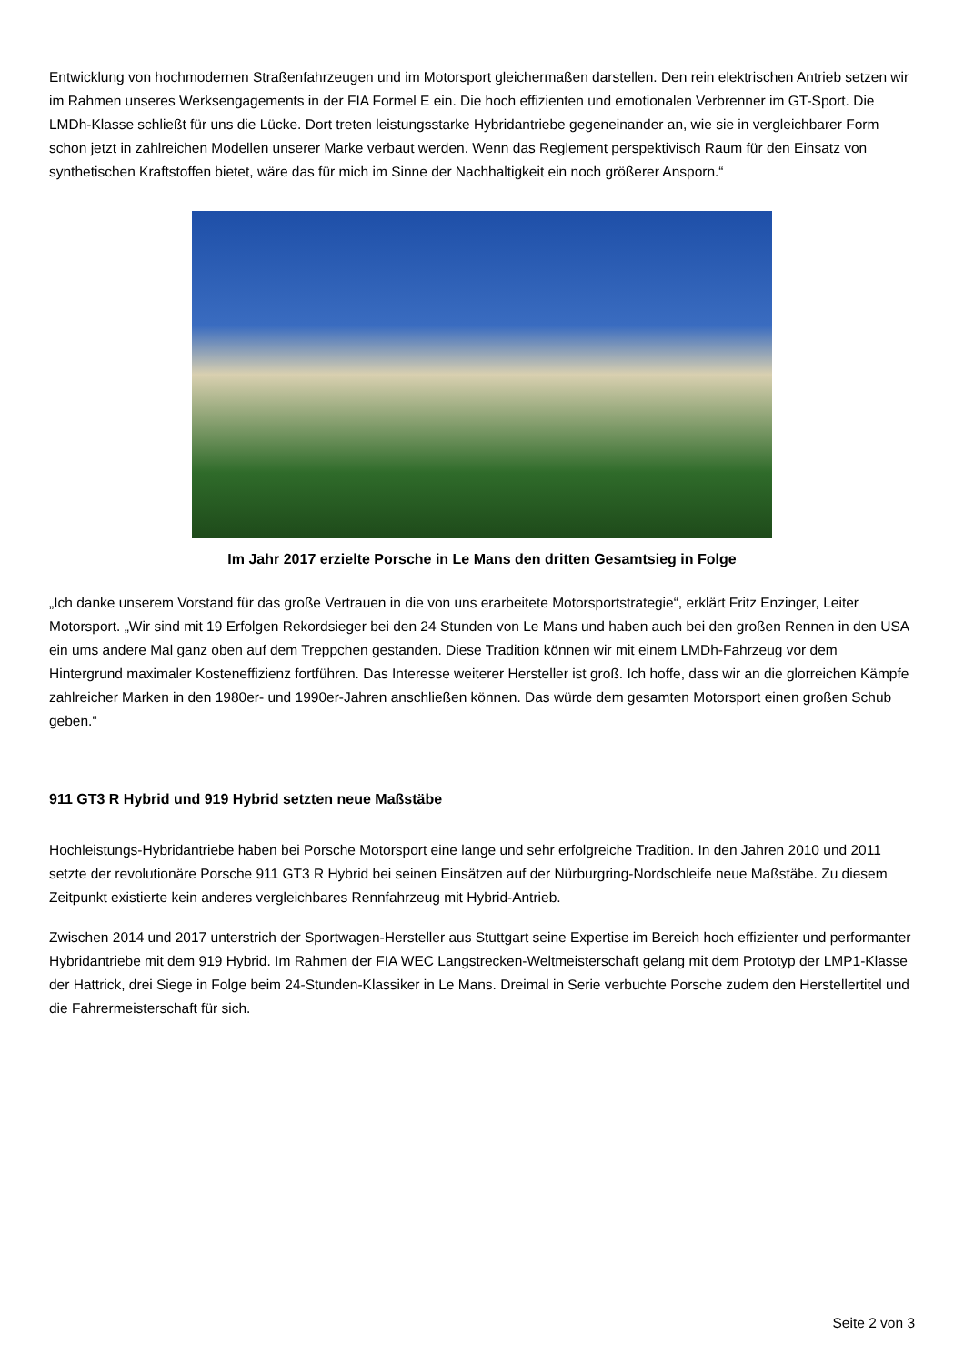Entwicklung von hochmodernen Straßenfahrzeugen und im Motorsport gleichermaßen darstellen. Den rein elektrischen Antrieb setzen wir im Rahmen unseres Werksengagements in der FIA Formel E ein. Die hoch effizienten und emotionalen Verbrenner im GT-Sport. Die LMDh-Klasse schließt für uns die Lücke. Dort treten leistungsstarke Hybridantriebe gegeneinander an, wie sie in vergleichbarer Form schon jetzt in zahlreichen Modellen unserer Marke verbaut werden. Wenn das Reglement perspektivisch Raum für den Einsatz von synthetischen Kraftstoffen bietet, wäre das für mich im Sinne der Nachhaltigkeit ein noch größerer Ansporn.“
Im Jahr 2017 erzielte Porsche in Le Mans den dritten Gesamtsieg in Folge
„Ich danke unserem Vorstand für das große Vertrauen in die von uns erarbeitete Motorsportstrategie“, erklärt Fritz Enzinger, Leiter Motorsport. „Wir sind mit 19 Erfolgen Rekordsieger bei den 24 Stunden von Le Mans und haben auch bei den großen Rennen in den USA ein ums andere Mal ganz oben auf dem Treppchen gestanden. Diese Tradition können wir mit einem LMDh-Fahrzeug vor dem Hintergrund maximaler Kosteneffizienz fortführen. Das Interesse weiterer Hersteller ist groß. Ich hoffe, dass wir an die glorreichen Kämpfe zahlreicher Marken in den 1980er- und 1990er-Jahren anschließen können. Das würde dem gesamten Motorsport einen großen Schub geben.“
911 GT3 R Hybrid und 919 Hybrid setzten neue Maßstäbe
Hochleistungs-Hybridantriebe haben bei Porsche Motorsport eine lange und sehr erfolgreiche Tradition. In den Jahren 2010 und 2011 setzte der revolutionäre Porsche 911 GT3 R Hybrid bei seinen Einsätzen auf der Nürburgring-Nordschleife neue Maßstäbe. Zu diesem Zeitpunkt existierte kein anderes vergleichbares Rennfahrzeug mit Hybrid-Antrieb.
Zwischen 2014 und 2017 unterstrich der Sportwagen-Hersteller aus Stuttgart seine Expertise im Bereich hoch effizienter und performanter Hybridantriebe mit dem 919 Hybrid. Im Rahmen der FIA WEC Langstrecken-Weltmeisterschaft gelang mit dem Prototyp der LMP1-Klasse der Hattrick, drei Siege in Folge beim 24-Stunden-Klassiker in Le Mans. Dreimal in Serie verbuchte Porsche zudem den Herstellertitel und die Fahrermeisterschaft für sich.
Seite 2 von 3